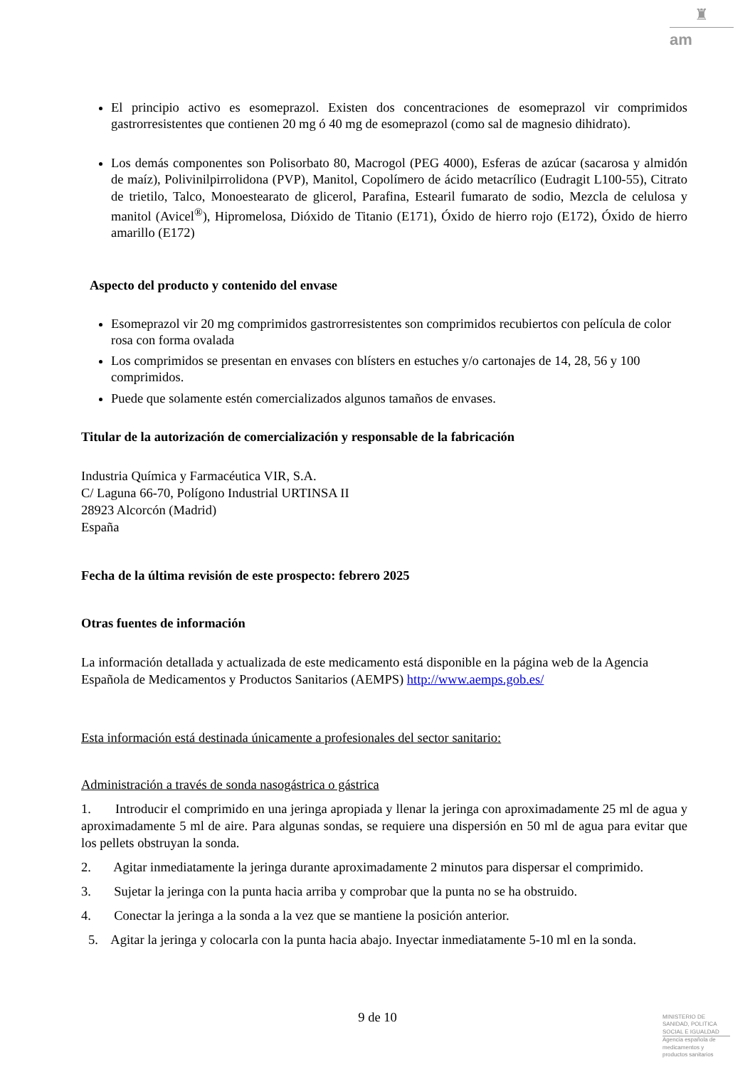♜
am
El principio activo es esomeprazol. Existen dos concentraciones de esomeprazol vir comprimidos gastrorresistentes que contienen 20 mg ó 40 mg de esomeprazol (como sal de magnesio dihidrato).
Los demás componentes son Polisorbato 80, Macrogol (PEG 4000), Esferas de azúcar (sacarosa y almidón de maíz), Polivinilpirrolidona (PVP), Manitol, Copolímero de ácido metacrílico (Eudragit L100-55), Citrato de trietilo, Talco, Monoestearato de glicerol, Parafina, Estearil fumarato de sodio, Mezcla de celulosa y manitol (Avicel<sup>®</sup>), Hipromelosa, Dióxido de Titanio (E171), Óxido de hierro rojo (E172), Óxido de hierro amarillo (E172)
Aspecto del producto y contenido del envase
Esomeprazol vir 20 mg comprimidos gastrorresistentes son comprimidos recubiertos con película de color rosa con forma ovalada
Los comprimidos se presentan en envases con blísters en estuches y/o cartonajes de 14, 28, 56 y 100 comprimidos.
Puede que solamente estén comercializados algunos tamaños de envases.
Titular de la autorización de comercialización y responsable de la fabricación
Industria Química y Farmacéutica VIR, S.A.
C/ Laguna 66-70, Polígono Industrial URTINSA II
28923 Alcorcón (Madrid)
España
Fecha de la última revisión de este prospecto: febrero 2025
Otras fuentes de información
La información detallada y actualizada de este medicamento está disponible en la página web de la Agencia Española de Medicamentos y Productos Sanitarios (AEMPS) http://www.aemps.gob.es/
Esta información está destinada únicamente a profesionales del sector sanitario:
Administración a través de sonda nasogástrica o gástrica
1. Introducir el comprimido en una jeringa apropiada y llenar la jeringa con aproximadamente 25 ml de agua y aproximadamente 5 ml de aire. Para algunas sondas, se requiere una dispersión en 50 ml de agua para evitar que los pellets obstruyan la sonda.
2. Agitar inmediatamente la jeringa durante aproximadamente 2 minutos para dispersar el comprimido.
3. Sujetar la jeringa con la punta hacia arriba y comprobar que la punta no se ha obstruido.
4. Conectar la jeringa a la sonda a la vez que se mantiene la posición anterior.
5. Agitar la jeringa y colocarla con la punta hacia abajo. Inyectar inmediatamente 5-10 ml en la sonda.
9 de 10
MINISTERIO DE SANIDAD, POLITICA SOCIAL E IGUALDAD
Agencia española de medicamentos y productos sanitarios